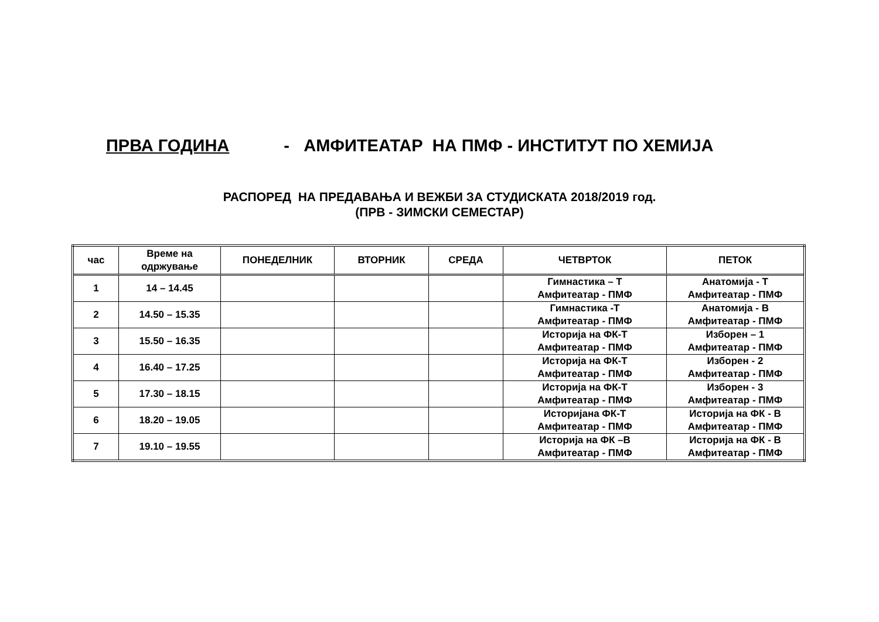ПРВА ГОДИНА - АМФИТЕАТАР НА ПМФ - ИНСТИТУТ ПО ХЕМИЈА
РАСПОРЕД НА ПРЕДАВАЊА И ВЕЖБИ ЗА СТУДИСКАТА 2018/2019 год.
(ПРВ - ЗИМСКИ СЕМЕСТАР)
| час | Време на одржување | ПОНЕДЕЛНИК | ВТОРНИК | СРЕДА | ЧЕТВРТОК | ПЕТОК |
| --- | --- | --- | --- | --- | --- | --- |
| 1 | 14 – 14.45 | | | | Гимнастика – Т Амфитеатар - ПМФ | Анатомија - Т Амфитеатар - ПМФ |
| 2 | 14.50 – 15.35 | | | | Гимнастика -Т Амфитеатар - ПМФ | Анатомија - В Амфитеатар - ПМФ |
| 3 | 15.50 – 16.35 | | | | Историја на ФК-Т Амфитеатар - ПМФ | Изборен – 1 Амфитеатар - ПМФ |
| 4 | 16.40 – 17.25 | | | | Историја на ФК-Т Амфитеатар - ПМФ | Изборен - 2 Амфитеатар - ПМФ |
| 5 | 17.30 – 18.15 | | | | Историја на ФК-Т Амфитеатар - ПМФ | Изборен - 3 Амфитеатар - ПМФ |
| 6 | 18.20 – 19.05 | | | | Историјана ФК-Т Амфитеатар - ПМФ | Историја на ФК - В Амфитеатар - ПМФ |
| 7 | 19.10 – 19.55 | | | | Историја на ФК –В Амфитеатар - ПМФ | Историја на ФК - В Амфитеатар - ПМФ |